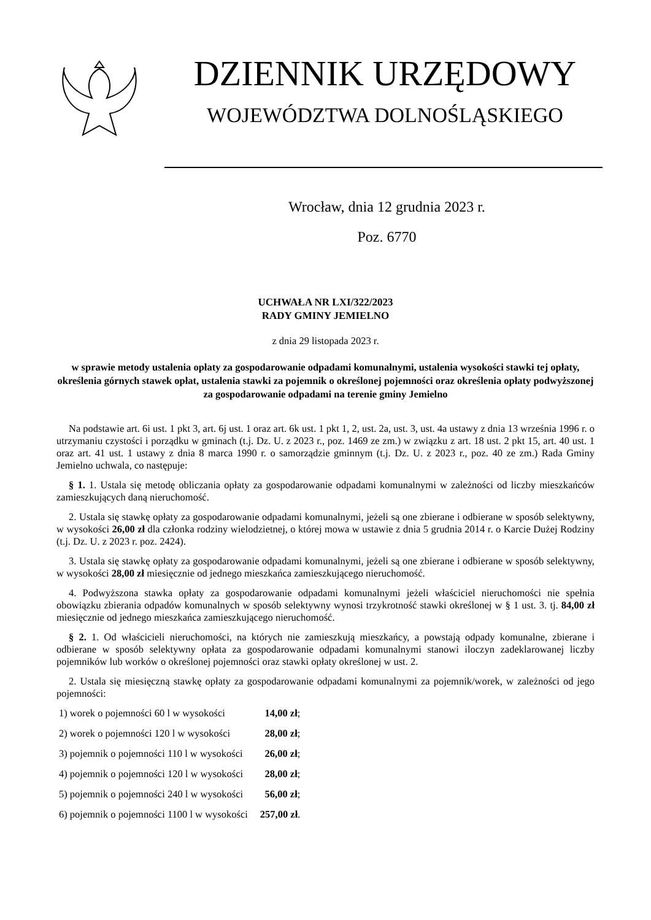DZIENNIK URZĘDOWY
WOJEWÓDZTWA DOLNOŚLĄSKIEGO
Wrocław, dnia 12 grudnia 2023 r.
Poz. 6770
UCHWAŁA NR LXI/322/2023
RADY GMINY JEMIELNO
z dnia 29 listopada 2023 r.
w sprawie metody ustalenia opłaty za gospodarowanie odpadami komunalnymi, ustalenia wysokości stawki tej opłaty, określenia górnych stawek opłat, ustalenia stawki za pojemnik o określonej pojemności oraz określenia opłaty podwyższonej za gospodarowanie odpadami na terenie gminy Jemielno
Na podstawie art. 6i ust. 1 pkt 3, art. 6j ust. 1 oraz art. 6k ust. 1 pkt 1, 2, ust. 2a, ust. 3, ust. 4a ustawy z dnia 13 września 1996 r. o utrzymaniu czystości i porządku w gminach (t.j. Dz. U. z 2023 r., poz. 1469 ze zm.) w związku z art. 18 ust. 2 pkt 15, art. 40 ust. 1 oraz art. 41 ust. 1 ustawy z dnia 8 marca 1990 r. o samorządzie gminnym (t.j. Dz. U. z 2023 r., poz. 40 ze zm.) Rada Gminy Jemielno uchwala, co następuje:
§ 1. 1. Ustala się metodę obliczania opłaty za gospodarowanie odpadami komunalnymi w zależności od liczby mieszkańców zamieszkujących daną nieruchomość.
2. Ustala się stawkę opłaty za gospodarowanie odpadami komunalnymi, jeżeli są one zbierane i odbierane w sposób selektywny, w wysokości 26,00 zł dla członka rodziny wielodzietnej, o której mowa w ustawie z dnia 5 grudnia 2014 r. o Karcie Dużej Rodziny (t.j. Dz. U. z 2023 r. poz. 2424).
3. Ustala się stawkę opłaty za gospodarowanie odpadami komunalnymi, jeżeli są one zbierane i odbierane w sposób selektywny, w wysokości 28,00 zł miesięcznie od jednego mieszkańca zamieszkującego nieruchomość.
4. Podwyższona stawka opłaty za gospodarowanie odpadami komunalnymi jeżeli właściciel nieruchomości nie spełnia obowiązku zbierania odpadów komunalnych w sposób selektywny wynosi trzykrotność stawki określonej w § 1 ust. 3. tj. 84,00 zł miesięcznie od jednego mieszkańca zamieszkującego nieruchomość.
§ 2. 1. Od właścicieli nieruchomości, na których nie zamieszkują mieszkańcy, a powstają odpady komunalne, zbierane i odbierane w sposób selektywny opłata za gospodarowanie odpadami komunalnymi stanowi iloczyn zadeklarowanej liczby pojemników lub worków o określonej pojemności oraz stawki opłaty określonej w ust. 2.
2. Ustala się miesięczną stawkę opłaty za gospodarowanie odpadami komunalnymi za pojemnik/worek, w zależności od jego pojemności:
| 1) worek o pojemności 60 l w wysokości | 14,00 zł ; |
| 2) worek o pojemności 120 l w wysokości | 28,00 zł ; |
| 3) pojemnik o pojemności 110 l w wysokości | 26,00 zł ; |
| 4) pojemnik o pojemności 120 l w wysokości | 28,00 zł ; |
| 5) pojemnik o pojemności 240 l w wysokości | 56,00 zł ; |
| 6) pojemnik o pojemności 1100 l w wysokości | 257,00 zł . |